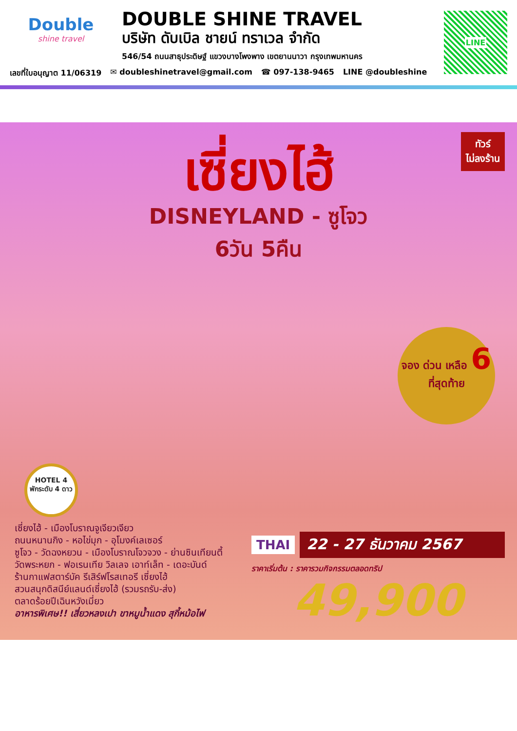Double
shine travel
DOUBLE SHINE TRAVEL
บริษัท ดับเบิล ชายน์ ทราเวล จำกัด
546/54 ถนนสาธุประดิษฐ์ แขวงบางโพงพาง เขตยานนาวา กรุงเทพมหานคร
LINE
เลขที่ใบอนุญาต 11/06319 ✉ doubleshinetravel@gmail.com ☎ 097-138-9465 LINE @doubleshine
ทัวร์
ไม่ลงร้าน
เซี่ยงไฮ้
DISNEYLAND - ซูโจว
6วัน 5คืน
จอง ด่วน เหลือ 6
ที่สุดท้าย
HOTEL 4
พักระดับ 4 ดาว
เซี่ยงไฮ้ - เมืองโบราณจูเจียวเจียว
ถนนหนานกิง - หอไข่มุก - อุโมงค์เลเซอร์
ซูโจว - วัดฉงหยวน - เมืองโบราณโจวจวง - ย่านซินเทียนตี้
วัดพระหยก - ฟอเรนเทีย วิลเลจ เอาท์เล็ท - เดอะบันด์
ร้านกาแฟสตาร์บัค รีเสิร์ฟโรสเทอรี เซี่ยงไฮ้
สวนสนุกดิสนีย์แลนด์เซี่ยงไฮ้ (รวมรถรับ-ส่ง)
ตลาดร้อยปีเฉินหวังเมี่ยว
อาหารพิเศษ!! เสี่ยวหลงเปา ขาหมูน้ำแดง สุกี้หม้อไฟ
THAI 22 - 27 ธันวาคม 2567
ราคาเริ่มต้น : ราคารวมกิจกรรมตลอดทริป
49,900